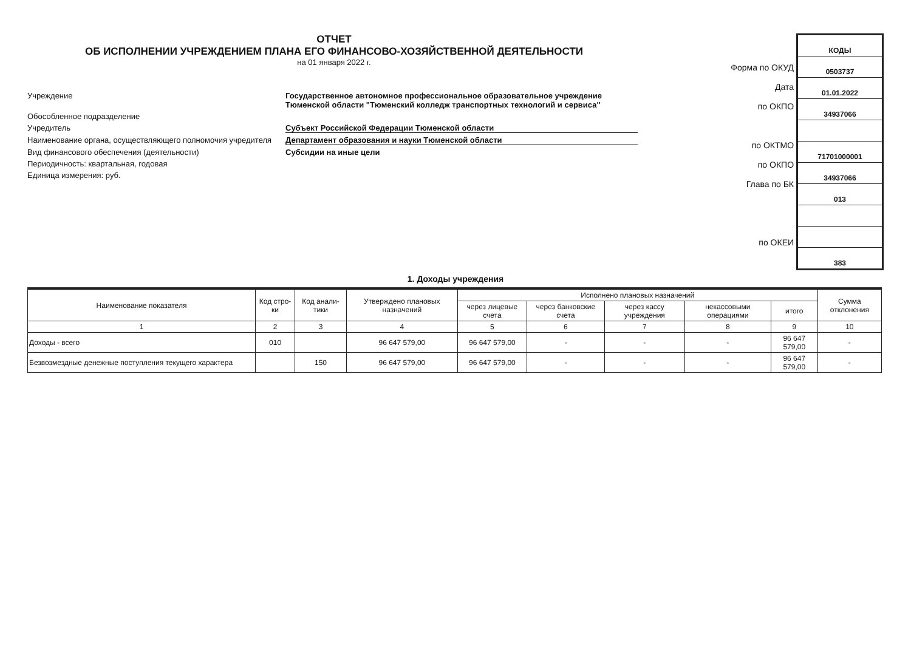ОТЧЕТ
ОБ ИСПОЛНЕНИИ УЧРЕЖДЕНИЕМ ПЛАНА ЕГО ФИНАНСОВО-ХОЗЯЙСТВЕННОЙ ДЕЯТЕЛЬНОСТИ
на 01 января 2022 г.
Учреждение
Государственное автономное профессиональное образовательное учреждение Тюменской области "Тюменский колледж транспортных технологий и сервиса"
Обособленное подразделение
Учредитель
Субъект Российской Федерации Тюменской области
Наименование органа, осуществляющего полномочия учредителя
Департамент образования и науки Тюменской области
Вид финансового обеспечения (деятельности)
Субсидии на иные цели
Периодичность: квартальная, годовая
Единица измерения: руб.
Форма по ОКУД
Дата
по ОКПО
по ОКТМО
по ОКПО
Глава по БК
по ОКЕИ
КОДЫ
0503737
01.01.2022
34937066
71701000001
34937066
013
383
1. Доходы учреждения
| Наименование показателя | Код стро-ки | Код анали-тики | Утверждено плановых назначений | Исполнено плановых назначений | | | | | Сумма отклонения |
| --- | --- | --- | --- | --- | --- | --- | --- | --- | --- |
| | | | | через лицевые счета | через банковские счета | через кассу учреждения | некассовыми операциями | итого | |
| 1 | 2 | 3 | 4 | 5 | 6 | 7 | 8 | 9 | 10 |
| Доходы - всего | 010 | | 96 647 579,00 | 96 647 579,00 | - | - | - | 96 647 579,00 | - |
| Безвозмездные денежные поступления текущего характера | | 150 | 96 647 579,00 | 96 647 579,00 | - | - | - | 96 647 579,00 | - |